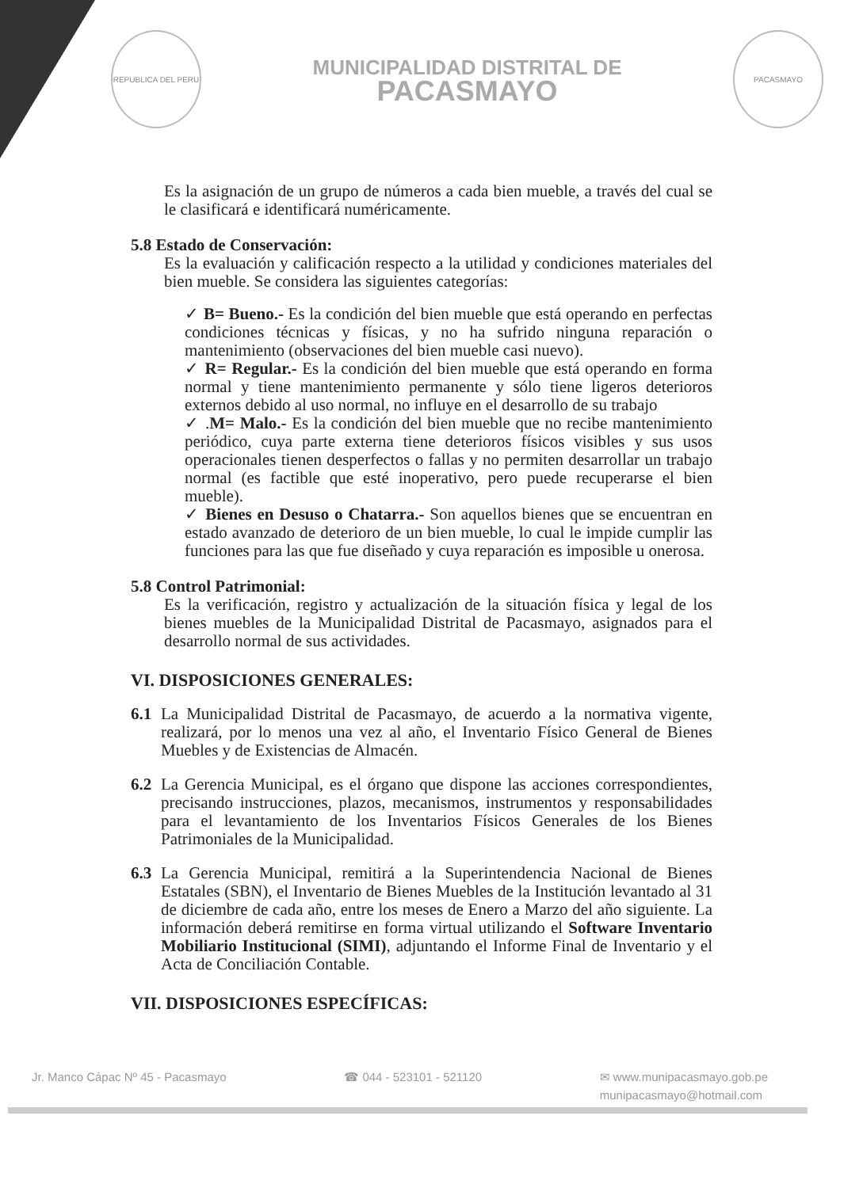REPUBLICA DEL PERU
MUNICIPALIDAD DISTRITAL DE
PACASMAYO
PACASMAYO
Es la asignación de un grupo de números a cada bien mueble, a través del cual se le clasificará e identificará numéricamente.
5.8 Estado de Conservación:
Es la evaluación y calificación respecto a la utilidad y condiciones materiales del bien mueble. Se considera las siguientes categorías:
✓ B= Bueno.- Es la condición del bien mueble que está operando en perfectas condiciones técnicas y físicas, y no ha sufrido ninguna reparación o mantenimiento (observaciones del bien mueble casi nuevo).
✓ R= Regular.- Es la condición del bien mueble que está operando en forma normal y tiene mantenimiento permanente y sólo tiene ligeros deterioros externos debido al uso normal, no influye en el desarrollo de su trabajo
✓ .M= Malo.- Es la condición del bien mueble que no recibe mantenimiento periódico, cuya parte externa tiene deterioros físicos visibles y sus usos operacionales tienen desperfectos o fallas y no permiten desarrollar un trabajo normal (es factible que esté inoperativo, pero puede recuperarse el bien mueble).
✓ Bienes en Desuso o Chatarra.- Son aquellos bienes que se encuentran en estado avanzado de deterioro de un bien mueble, lo cual le impide cumplir las funciones para las que fue diseñado y cuya reparación es imposible u onerosa.
5.8 Control Patrimonial:
Es la verificación, registro y actualización de la situación física y legal de los bienes muebles de la Municipalidad Distrital de Pacasmayo, asignados para el desarrollo normal de sus actividades.
VI. DISPOSICIONES GENERALES:
6.1 La Municipalidad Distrital de Pacasmayo, de acuerdo a la normativa vigente, realizará, por lo menos una vez al año, el Inventario Físico General de Bienes Muebles y de Existencias de Almacén.
6.2 La Gerencia Municipal, es el órgano que dispone las acciones correspondientes, precisando instrucciones, plazos, mecanismos, instrumentos y responsabilidades para el levantamiento de los Inventarios Físicos Generales de los Bienes Patrimoniales de la Municipalidad.
6.3 La Gerencia Municipal, remitirá a la Superintendencia Nacional de Bienes Estatales (SBN), el Inventario de Bienes Muebles de la Institución levantado al 31 de diciembre de cada año, entre los meses de Enero a Marzo del año siguiente. La información deberá remitirse en forma virtual utilizando el Software Inventario Mobiliario Institucional (SIMI), adjuntando el Informe Final de Inventario y el Acta de Conciliación Contable.
VII. DISPOSICIONES ESPECÍFICAS:
Jr. Manco Cápac Nº 45 - Pacasmayo ☎ 044 - 523101 - 521120 ✉ www.munipacasmayo.gob.pe
munipacasmayo@hotmail.com